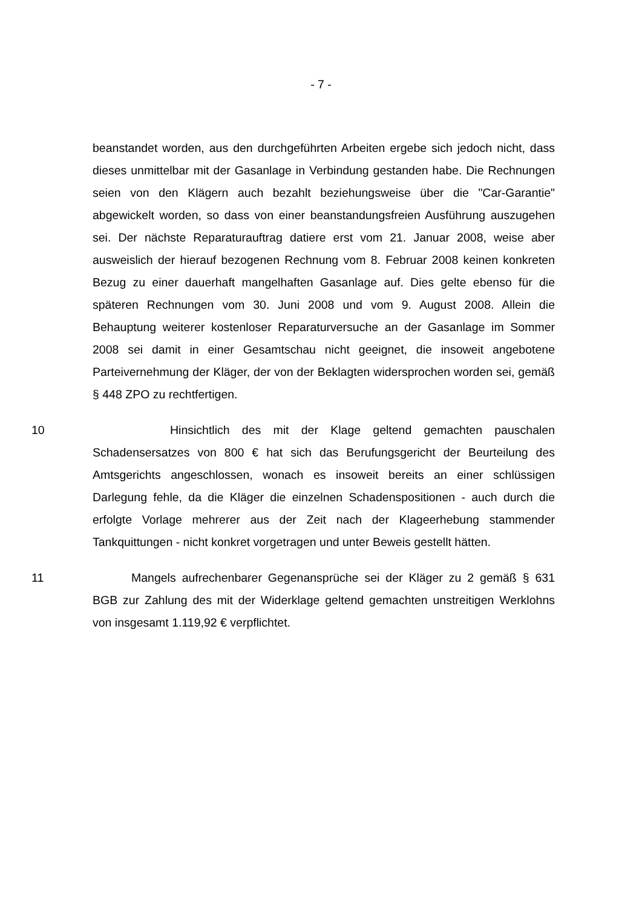- 7 -
beanstandet worden, aus den durchgeführten Arbeiten ergebe sich jedoch nicht, dass dieses unmittelbar mit der Gasanlage in Verbindung gestanden habe. Die Rechnungen seien von den Klägern auch bezahlt beziehungsweise über die "Car-Garantie" abgewickelt worden, so dass von einer beanstandungsfreien Ausführung auszugehen sei. Der nächste Reparaturauftrag datiere erst vom 21. Januar 2008, weise aber ausweislich der hierauf bezogenen Rechnung vom 8. Februar 2008 keinen konkreten Bezug zu einer dauerhaft mangelhaften Gasanlage auf. Dies gelte ebenso für die späteren Rechnungen vom 30. Juni 2008 und vom 9. August 2008. Allein die Behauptung weiterer kostenloser Reparaturversuche an der Gasanlage im Sommer 2008 sei damit in einer Gesamtschau nicht geeignet, die insoweit angebotene Parteivernehmung der Kläger, der von der Beklagten widersprochen worden sei, gemäß § 448 ZPO zu rechtfertigen.
10 Hinsichtlich des mit der Klage geltend gemachten pauschalen Schadensersatzes von 800 € hat sich das Berufungsgericht der Beurteilung des Amtsgerichts angeschlossen, wonach es insoweit bereits an einer schlüssigen Darlegung fehle, da die Kläger die einzelnen Schadenspositionen - auch durch die erfolgte Vorlage mehrerer aus der Zeit nach der Klageerhebung stammender Tankquittungen - nicht konkret vorgetragen und unter Beweis gestellt hätten.
11 Mangels aufrechenbarer Gegenansprüche sei der Kläger zu 2 gemäß § 631 BGB zur Zahlung des mit der Widerklage geltend gemachten unstreitigen Werklohns von insgesamt 1.119,92 € verpflichtet.